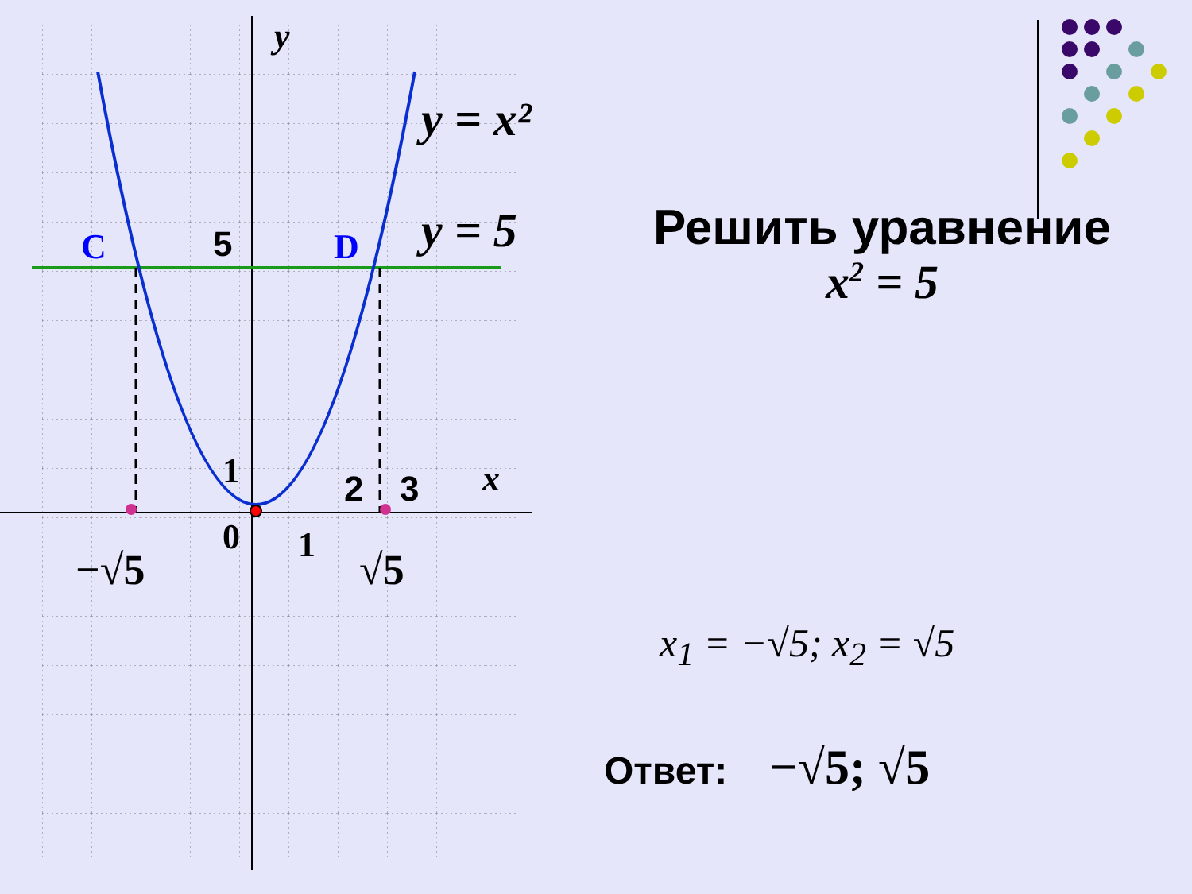y
y = x²
y = 5
C
D
5
1
2
3
x
0
1
−√5
√5
Решить уравнение
x<sup>2</sup> = 5
x<sub>1</sub> = −√5; x<sub>2</sub> = √5
Ответ: −√5; √5